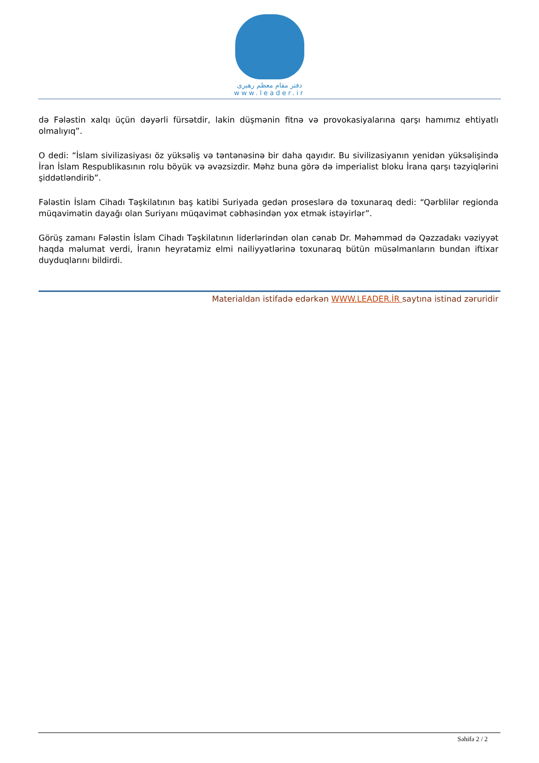دفتر مقام معظم رهبری
www.leader.ir
də Fələstin xalqı üçün dəyərli fürsətdir, lakin düşmənin fitnə və provokasiyalarına qarşı hamımız ehtiyatlı olmalıyıq”.
O dedi: “İslam sivilizasiyası öz yüksəliş və təntənəsinə bir daha qayıdır. Bu sivilizasiyanın yenidən yüksəlişində İran İslam Respublikasının rolu böyük və əvəzsizdir. Məhz buna görə də imperialist bloku İrana qarşı təzyiqlərini şiddətləndirib”.
Fələstin İslam Cihadı Təşkilatının baş katibi Suriyada gedən proseslərə də toxunaraq dedi: “Qərblilər regionda müqavimətin dayağı olan Suriyanı müqavimət cəbhəsindən yox etmək istəyirlər”.
Görüş zamanı Fələstin İslam Cihadı Təşkilatının liderlərindən olan cənab Dr. Məhəmməd də Qəzzadakı vəziyyət haqda məlumat verdi, İranın heyrətamiz elmi nailiyyətlərinə toxunaraq bütün müsəlmanların bundan iftixar duyduqlarını bildirdi.
Materialdan istifadə edərkən WWW.LEADER.İR saytına istinad zəruridir
Səhifə 2 / 2